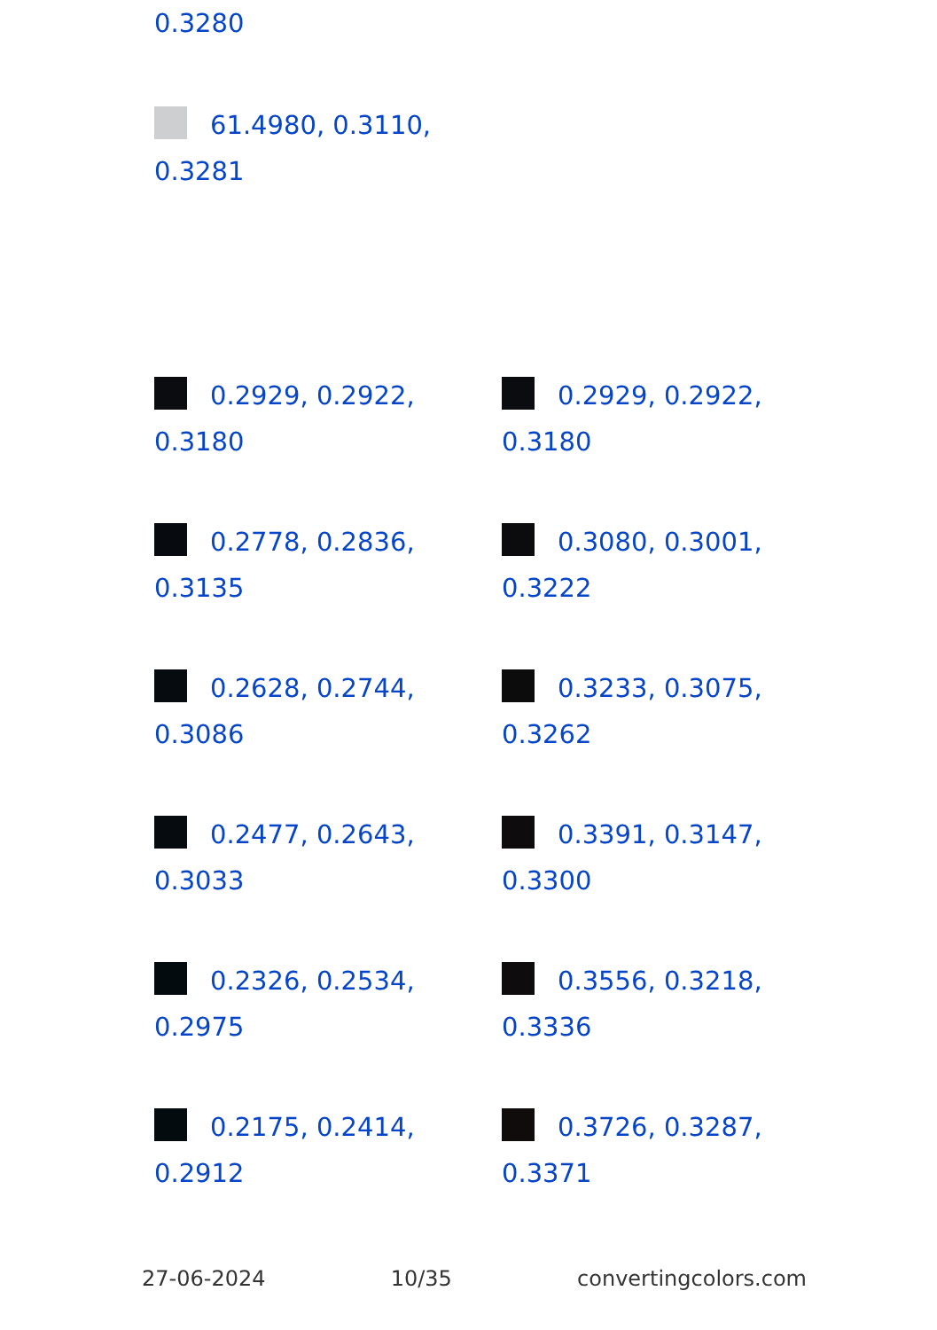0.3280
61.4980, 0.3110, 0.3281
0.2929, 0.2922, 0.3180 0.2929, 0.2922, 0.3180
0.2778, 0.2836, 0.3135 0.3080, 0.3001, 0.3222
0.2628, 0.2744, 0.3086 0.3233, 0.3075, 0.3262
0.2477, 0.2643, 0.3033 0.3391, 0.3147, 0.3300
0.2326, 0.2534, 0.2975 0.3556, 0.3218, 0.3336
0.2175, 0.2414, 0.2912 0.3726, 0.3287, 0.3371
27-06-2024 10/35 convertingcolors.com